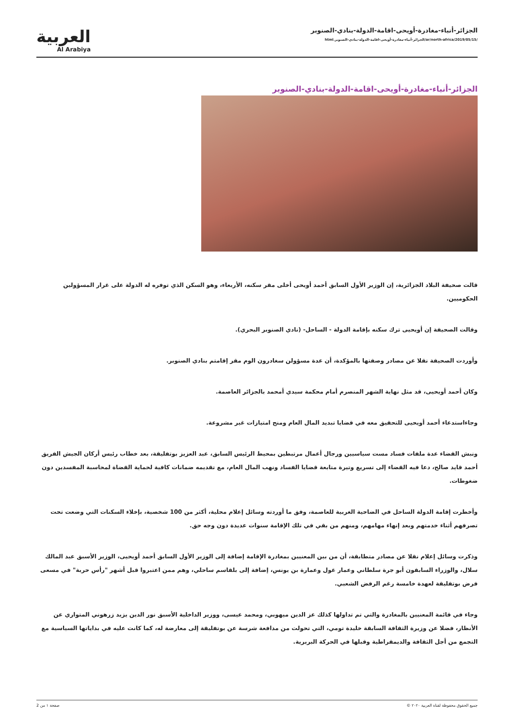العربية
Al Arabiya
الجزائر-أنباء-مغادرة-أويحى-اقامة-الدولة-بنادي-الصنوبر
/ar/north-africa/2019/05/15/الجزائر-أنباء-مغادرة-أويحى-اقامة-الدولة-بنادي-الصنوبر.html
الجزائر-أنباء-مغادرة-أويحى-اقامة-الدولة-بنادي-الصنوبر
قالت صحيفة البلاد الجزائرية، إن الوزير الأول السابق أحمد أويحى أخلى مقر سكنه، الأربعاء، وهو السكن الذي توفره له الدولة على غرار المسؤولين الحكوميين.
وقالت الصحيفة إن أويحيى ترك سكنه بإقامة الدولة - الساحل- (نادي الصنوبر البحري).
وأوردت الصحيفة نقلا عن مصادر وصفتها بالمؤكدة، أن عدة مسؤولن سغادرون الوم مقر إقامتم بنادي الصنوبر.
وكان أحمد أويحيى، قد مثل نهاية الشهر المنصرم أمام محكمة سيدي أمحمد بالجزائر العاصمة.
وجاءاستدعاء أحمد أويحيى للتحقيق معه في قضايا تبديد المال العام ومنح امتيازات غير مشروعة.
ونبش القضاء عدة ملفات فساد مست سياسيين ورجال أعمال مرتبطين بمحيط الرئيس السابق، عبد العزيز بوتفليقة، بعد خطاب رئيس أركان الجيش الفريق أحمد قايد صالح، دعا فيه القضاء إلى تسريع وتيرة متابعة قضايا الفساد ونهب المال العام، مع تقديمه ضمانات كافية لحماية القضاة لمحاسبة المفسدين دون ضغوطات.
وأخطرت إقامة الدولة الساحل في الضاحية الغربية للعاصمة، وفق ما أوردته وسائل إعلام محلية، أكثر من 100 شخصية، بإخلاء السكنات التي وضعت تحت تصرفهم أثناء خدمتهم وبعد إنهاء مهامهم، ومنهم من بقي في تلك الإقامة سنوات عديدة دون وجه حق.
وذكرت وسائل إعلام نقلا عن مصادر متطابقة، أن من بين المعنيين بمغادرة الإقامة إضافة إلى الوزير الأول السابق أحمد أويحيى، الوزير الأسبق عبد المالك سلال، والوزراء السابقون أبو جرة سلطاني وعمار غول وعمارة بن يونس، إضافة إلى بلقاسم ساحلي، وهم ممن اعتبروا قبل أشهر "رأس حربة" في مسعى فرض بوتفليقة لعهدة خامسة رغم الرفض الشعبي.
وجاء في قائمة المعنيين بالمغادرة والتي تم تداولها كذلك عز الدين ميهوبي، ومحمد عيسى، ووزير الداخلية الأسبق نور الدين يزيد زرهوني المتواري عن الأنظار، فضلا عن وزيرة الثقافة السابقة خليدة تومي، التي تحولت من مدافعة شرسة عن بوتفليقة إلى معارضة له، كما كانت عليه في بداياتها السياسية مع التجمع من أجل الثقافة والديمقراطية وقبلها في الحركة البربرية.
جميع الحقوق محفوظة لقناة العربية ٢٠٢٠ © صفحة ١ من 2